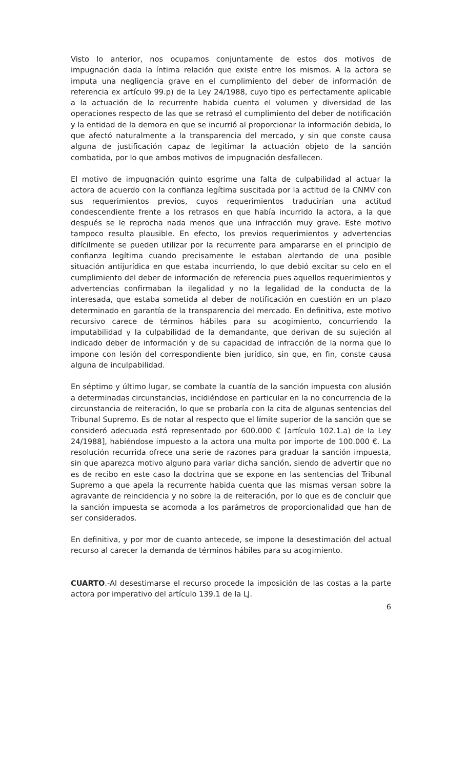Visto lo anterior, nos ocupamos conjuntamente de estos dos motivos de impugnación dada la íntima relación que existe entre los mismos. A la actora se imputa una negligencia grave en el cumplimiento del deber de información de referencia ex artículo 99.p) de la Ley 24/1988, cuyo tipo es perfectamente aplicable a la actuación de la recurrente habida cuenta el volumen y diversidad de las operaciones respecto de las que se retrasó el cumplimiento del deber de notificación y la entidad de la demora en que se incurrió al proporcionar la información debida, lo que afectó naturalmente a la transparencia del mercado, y sin que conste causa alguna de justificación capaz de legitimar la actuación objeto de la sanción combatida, por lo que ambos motivos de impugnación desfallecen.
El motivo de impugnación quinto esgrime una falta de culpabilidad al actuar la actora de acuerdo con la confianza legítima suscitada por la actitud de la CNMV con sus requerimientos previos, cuyos requerimientos traducirían una actitud condescendiente frente a los retrasos en que había incurrido la actora, a la que después se le reprocha nada menos que una infracción muy grave. Este motivo tampoco resulta plausible. En efecto, los previos requerimientos y advertencias difícilmente se pueden utilizar por la recurrente para ampararse en el principio de confianza legítima cuando precisamente le estaban alertando de una posible situación antijurídica en que estaba incurriendo, lo que debió excitar su celo en el cumplimiento del deber de información de referencia pues aquellos requerimientos y advertencias confirmaban la ilegalidad y no la legalidad de la conducta de la interesada, que estaba sometida al deber de notificación en cuestión en un plazo determinado en garantía de la transparencia del mercado. En definitiva, este motivo recursivo carece de términos hábiles para su acogimiento, concurriendo la imputabilidad y la culpabilidad de la demandante, que derivan de su sujeción al indicado deber de información y de su capacidad de infracción de la norma que lo impone con lesión del correspondiente bien jurídico, sin que, en fin, conste causa alguna de inculpabilidad.
En séptimo y último lugar, se combate la cuantía de la sanción impuesta con alusión a determinadas circunstancias, incidiéndose en particular en la no concurrencia de la circunstancia de reiteración, lo que se probaría con la cita de algunas sentencias del Tribunal Supremo. Es de notar al respecto que el límite superior de la sanción que se consideró adecuada está representado por 600.000 € [artículo 102.1.a) de la Ley 24/1988], habiéndose impuesto a la actora una multa por importe de 100.000 €. La resolución recurrida ofrece una serie de razones para graduar la sanción impuesta, sin que aparezca motivo alguno para variar dicha sanción, siendo de advertir que no es de recibo en este caso la doctrina que se expone en las sentencias del Tribunal Supremo a que apela la recurrente habida cuenta que las mismas versan sobre la agravante de reincidencia y no sobre la de reiteración, por lo que es de concluir que la sanción impuesta se acomoda a los parámetros de proporcionalidad que han de ser considerados.
En definitiva, y por mor de cuanto antecede, se impone la desestimación del actual recurso al carecer la demanda de términos hábiles para su acogimiento.
CUARTO.-Al desestimarse el recurso procede la imposición de las costas a la parte actora por imperativo del artículo 139.1 de la LJ.
6